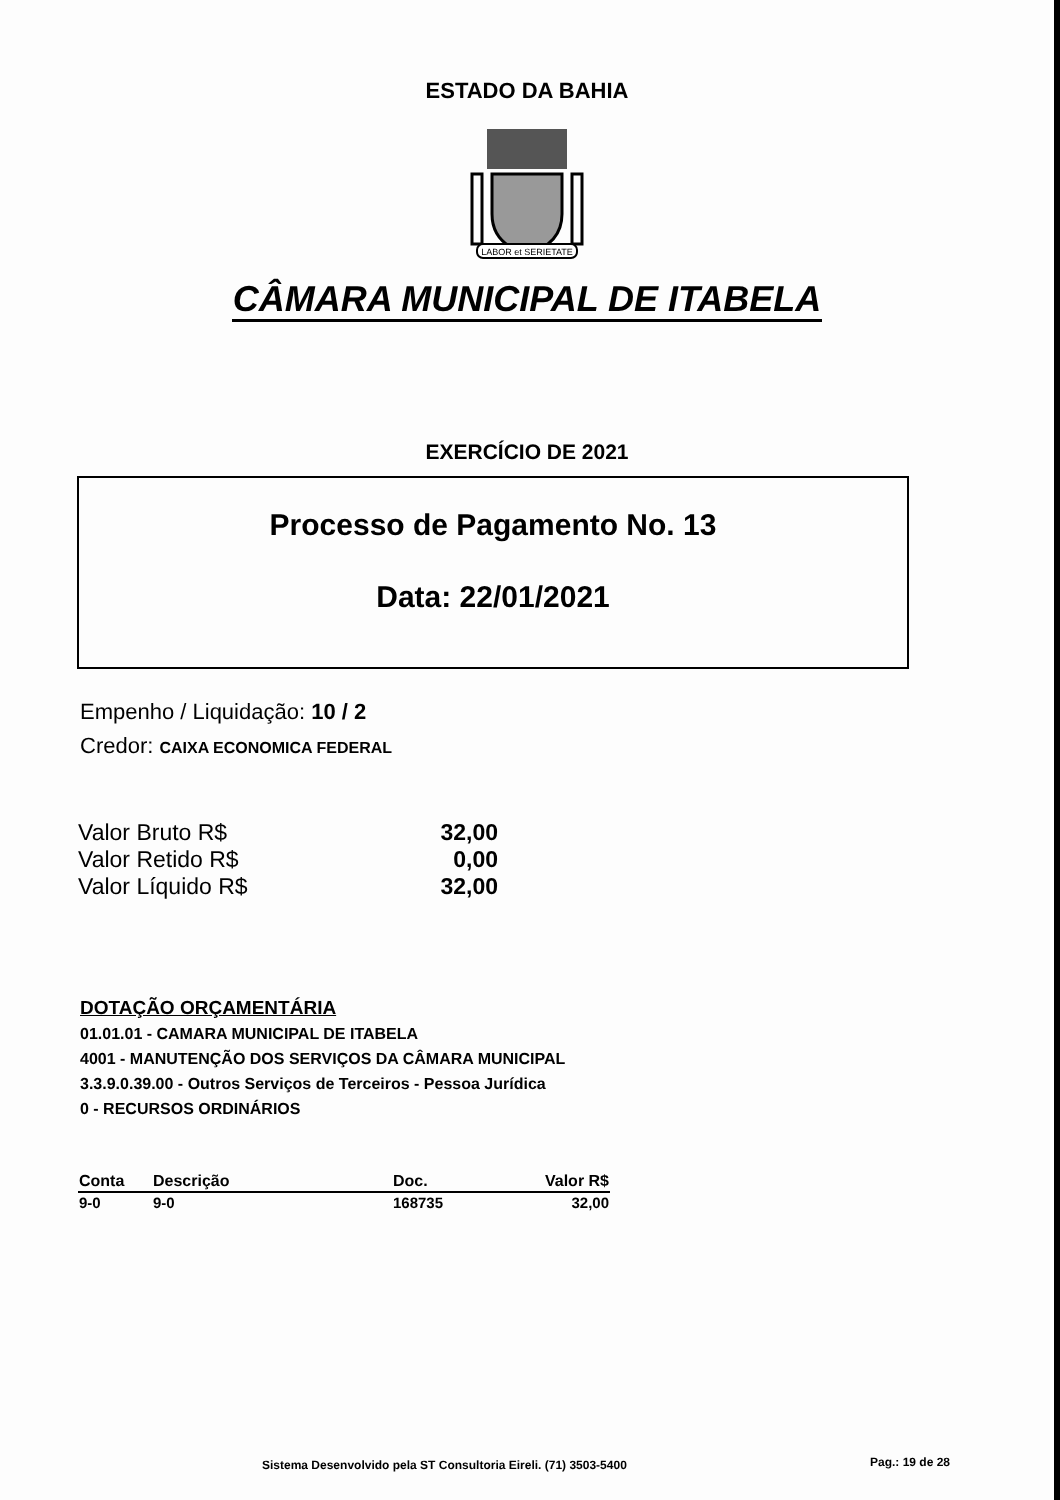ESTADO DA BAHIA
LABOR et SERIETATE
CÂMARA MUNICIPAL DE ITABELA
EXERCÍCIO DE 2021
Processo de Pagamento No. 13
Data: 22/01/2021
Empenho / Liquidação: 10 / 2
Credor: CAIXA ECONOMICA FEDERAL
| Valor Bruto R$ | 32,00 |
| Valor Retido R$ | 0,00 |
| Valor Líquido R$ | 32,00 |
DOTAÇÃO ORÇAMENTÁRIA
01.01.01 - CAMARA MUNICIPAL DE ITABELA
4001 - MANUTENÇÃO DOS SERVIÇOS DA CÂMARA MUNICIPAL
3.3.9.0.39.00 - Outros Serviços de Terceiros - Pessoa Jurídica
0 - RECURSOS ORDINÁRIOS
| Conta | Descrição | Doc. | Valor R$ |
| --- | --- | --- | --- |
| 9-0 | 9-0 | 168735 | 32,00 |
Sistema Desenvolvido pela ST Consultoria Eireli. (71) 3503-5400
Pag.: 19 de 28